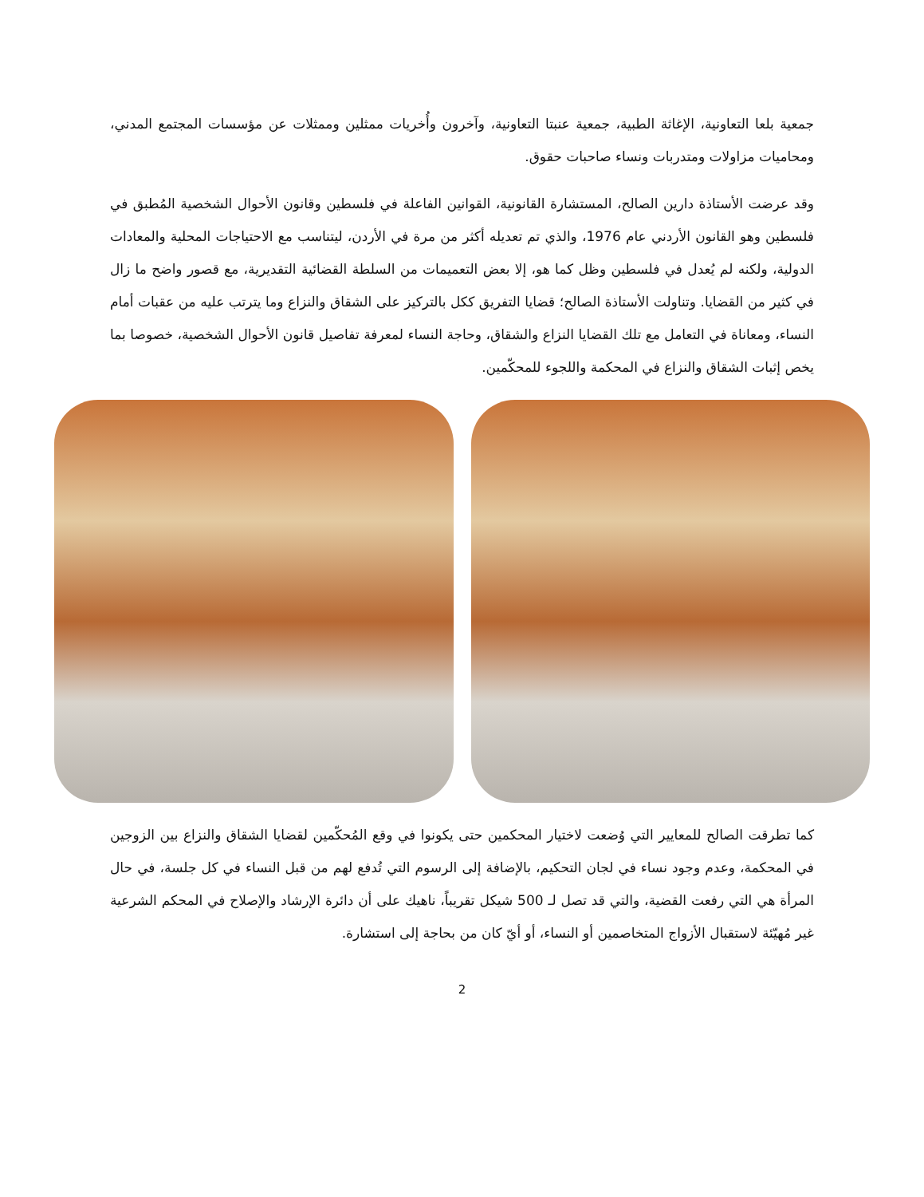جمعية بلعا التعاونية، الإغاثة الطبية، جمعية عنبتا التعاونية، وآخرون وأُخريات ممثلين وممثلات عن مؤسسات المجتمع المدني، ومحاميات مزاولات ومتدربات ونساء صاحبات حقوق.
وقد عرضت الأستاذة دارين الصالح، المستشارة القانونية، القوانين الفاعلة في فلسطين وقانون الأحوال الشخصية المُطبق في فلسطين وهو القانون الأردني عام 1976، والذي تم تعديله أكثر من مرة في الأردن، ليتناسب مع الاحتياجات المحلية والمعادات الدولية، ولكنه لم يُعدل في فلسطين وظل كما هو، إلا بعض التعميمات من السلطة القضائية التقديرية، مع قصور واضح ما زال في كثير من القضايا. وتناولت الأستاذة الصالح؛ قضايا التفريق ككل بالتركيز على الشقاق والنزاع وما يترتب عليه من عقبات أمام النساء، ومعاناة في التعامل مع تلك القضايا النزاع والشقاق، وحاجة النساء لمعرفة تفاصيل قانون الأحوال الشخصية، خصوصا بما يخص إثبات الشقاق والنزاع في المحكمة واللجوء للمحكّمين.
كما تطرقت الصالح للمعايير التي وُضعت لاختيار المحكمين حتى يكونوا في وقع المُحكّمين لقضايا الشقاق والنزاع بين الزوجين في المحكمة، وعدم وجود نساء في لجان التحكيم، بالإضافة إلى الرسوم التي تُدفع لهم من قبل النساء في كل جلسة، في حال المرأة هي التي رفعت القضية، والتي قد تصل لـ 500 شيكل تقريباً، ناهيك على أن دائرة الإرشاد والإصلاح في المحكم الشرعية غير مُهيّئة لاستقبال الأزواج المتخاصمين أو النساء، أو أيّ كان من بحاجة إلى استشارة.
2